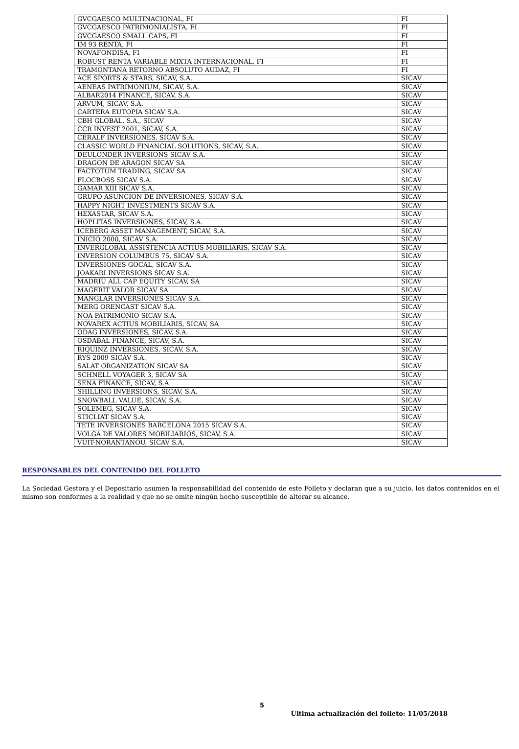| GVCGAESCO MULTINACIONAL, FI | FI |
| GVCGAESCO PATRIMONIALISTA, FI | FI |
| GVCGAESCO SMALL CAPS, FI | FI |
| IM 93 RENTA, FI | FI |
| NOVAFONDISA, FI | FI |
| ROBUST RENTA VARIABLE MIXTA INTERNACIONAL, FI | FI |
| TRAMONTANA RETORNO ABSOLUTO AUDAZ, FI | FI |
| ACE SPORTS & STARS, SICAV, S.A. | SICAV |
| AENEAS PATRIMONIUM, SICAV, S.A. | SICAV |
| ALBAR2014 FINANCE, SICAV, S.A. | SICAV |
| ARVUM, SICAV, S.A. | SICAV |
| CARTERA EUTOPIA SICAV S.A. | SICAV |
| CBH GLOBAL, S.A., SICAV | SICAV |
| CCR INVEST 2001, SICAV, S.A. | SICAV |
| CERALF INVERSIONES, SICAV S.A. | SICAV |
| CLASSIC WORLD FINANCIAL SOLUTIONS, SICAV, S.A. | SICAV |
| DEULONDER INVERSIONS SICAV S.A. | SICAV |
| DRAGON DE ARAGON SICAV SA | SICAV |
| FACTOTUM TRADING, SICAV SA | SICAV |
| FLOCBOSS SICAV S.A. | SICAV |
| GAMAR XIII SICAV S.A. | SICAV |
| GRUPO ASUNCION DE INVERSIONES, SICAV S.A. | SICAV |
| HAPPY NIGHT INVESTMENTS SICAV S.A. | SICAV |
| HEXASTAR, SICAV S.A. | SICAV |
| HOPLITAS INVERSIONES, SICAV, S.A. | SICAV |
| ICEBERG ASSET MANAGEMENT, SICAV, S.A. | SICAV |
| INICIO 2000, SICAV S.A. | SICAV |
| INVERGLOBAL ASSISTENCIA ACTIUS MOBILIARIS, SICAV S.A. | SICAV |
| INVERSION COLUMBUS 75, SICAV S.A. | SICAV |
| INVERSIONES GOCAL, SICAV S.A. | SICAV |
| JOAKARI INVERSIONS SICAV S.A. | SICAV |
| MADRIU ALL CAP EQUITY SICAV, SA | SICAV |
| MAGERIT VALOR SICAV SA | SICAV |
| MANGLAR INVERSIONES SICAV S.A. | SICAV |
| MERG ORENCAST SICAV S.A. | SICAV |
| NOA PATRIMONIO SICAV S.A. | SICAV |
| NOVAREX ACTIUS MOBILIARIS, SICAV, SA | SICAV |
| ODAG INVERSIONES, SICAV, S.A. | SICAV |
| OSDABAL FINANCE, SICAV, S.A. | SICAV |
| RIQUINZ INVERSIONES, SICAV, S.A. | SICAV |
| RYS 2009 SICAV S.A. | SICAV |
| SALAT ORGANIZATION SICAV SA | SICAV |
| SCHNELL VOYAGER 3, SICAV SA | SICAV |
| SENA FINANCE, SICAV, S.A. | SICAV |
| SHILLING INVERSIONS, SICAV, S.A. | SICAV |
| SNOWBALL VALUE, SICAV, S.A. | SICAV |
| SOLEMEG, SICAV S.A. | SICAV |
| STICLIAT SICAV S.A. | SICAV |
| TETE INVERSIONES BARCELONA 2015 SICAV S.A. | SICAV |
| VOLGA DE VALORES MOBILIARIOS, SICAV, S.A. | SICAV |
| VUIT-NORANTANOU, SICAV S.A. | SICAV |
RESPONSABLES DEL CONTENIDO DEL FOLLETO
La Sociedad Gestora y el Depositario asumen la responsabilidad del contenido de este Folleto y declaran que a su juicio, los datos contenidos en el mismo son conformes a la realidad y que no se omite ningún hecho susceptible de alterar su alcance.
5
Última actualización del folleto: 11/05/2018